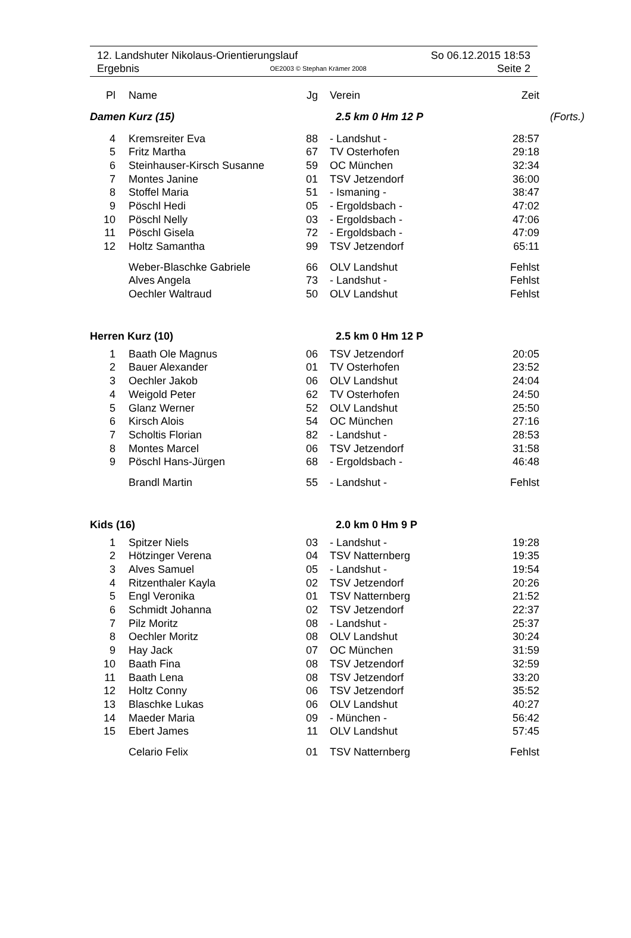12. Landshuter Nikolaus-Orientierungslauf So 06.12.2015 18:53
Ergebnis OE2003 © Stephan Krämer 2008 Seite 2
| Pl | Name | Jg | Verein | Zeit | |
| --- | --- | --- | --- | --- | --- |
| Damen Kurz (15) | | | 2.5 km 0 Hm 12 P | | (Forts.) |
| 4 | Kremsreiter Eva | 88 | - Landshut - | 28:57 | |
| 5 | Fritz Martha | 67 | TV Osterhofen | 29:18 | |
| 6 | Steinhauser-Kirsch Susanne | 59 | OC München | 32:34 | |
| 7 | Montes Janine | 01 | TSV Jetzendorf | 36:00 | |
| 8 | Stoffel Maria | 51 | - Ismaning - | 38:47 | |
| 9 | Pöschl Hedi | 05 | - Ergoldsbach - | 47:02 | |
| 10 | Pöschl Nelly | 03 | - Ergoldsbach - | 47:06 | |
| 11 | Pöschl Gisela | 72 | - Ergoldsbach - | 47:09 | |
| 12 | Holtz Samantha | 99 | TSV Jetzendorf | 65:11 | |
| | Weber-Blaschke Gabriele | 66 | OLV Landshut | Fehlst | |
| | Alves Angela | 73 | - Landshut - | Fehlst | |
| | Oechler Waltraud | 50 | OLV Landshut | Fehlst | |
| Herren Kurz (10) | | | 2.5 km 0 Hm 12 P | | |
| 1 | Baath Ole Magnus | 06 | TSV Jetzendorf | 20:05 | |
| 2 | Bauer Alexander | 01 | TV Osterhofen | 23:52 | |
| 3 | Oechler Jakob | 06 | OLV Landshut | 24:04 | |
| 4 | Weigold Peter | 62 | TV Osterhofen | 24:50 | |
| 5 | Glanz Werner | 52 | OLV Landshut | 25:50 | |
| 6 | Kirsch Alois | 54 | OC München | 27:16 | |
| 7 | Scholtis Florian | 82 | - Landshut - | 28:53 | |
| 8 | Montes Marcel | 06 | TSV Jetzendorf | 31:58 | |
| 9 | Pöschl Hans-Jürgen | 68 | - Ergoldsbach - | 46:48 | |
| | Brandl Martin | 55 | - Landshut - | Fehlst | |
| Kids (16) | | | 2.0 km 0 Hm 9 P | | |
| 1 | Spitzer Niels | 03 | - Landshut - | 19:28 | |
| 2 | Hötzinger Verena | 04 | TSV Natternberg | 19:35 | |
| 3 | Alves Samuel | 05 | - Landshut - | 19:54 | |
| 4 | Ritzenthaler Kayla | 02 | TSV Jetzendorf | 20:26 | |
| 5 | Engl Veronika | 01 | TSV Natternberg | 21:52 | |
| 6 | Schmidt Johanna | 02 | TSV Jetzendorf | 22:37 | |
| 7 | Pilz Moritz | 08 | - Landshut - | 25:37 | |
| 8 | Oechler Moritz | 08 | OLV Landshut | 30:24 | |
| 9 | Hay Jack | 07 | OC München | 31:59 | |
| 10 | Baath Fina | 08 | TSV Jetzendorf | 32:59 | |
| 11 | Baath Lena | 08 | TSV Jetzendorf | 33:20 | |
| 12 | Holtz Conny | 06 | TSV Jetzendorf | 35:52 | |
| 13 | Blaschke Lukas | 06 | OLV Landshut | 40:27 | |
| 14 | Maeder Maria | 09 | - München - | 56:42 | |
| 15 | Ebert James | 11 | OLV Landshut | 57:45 | |
| | Celario Felix | 01 | TSV Natternberg | Fehlst | |